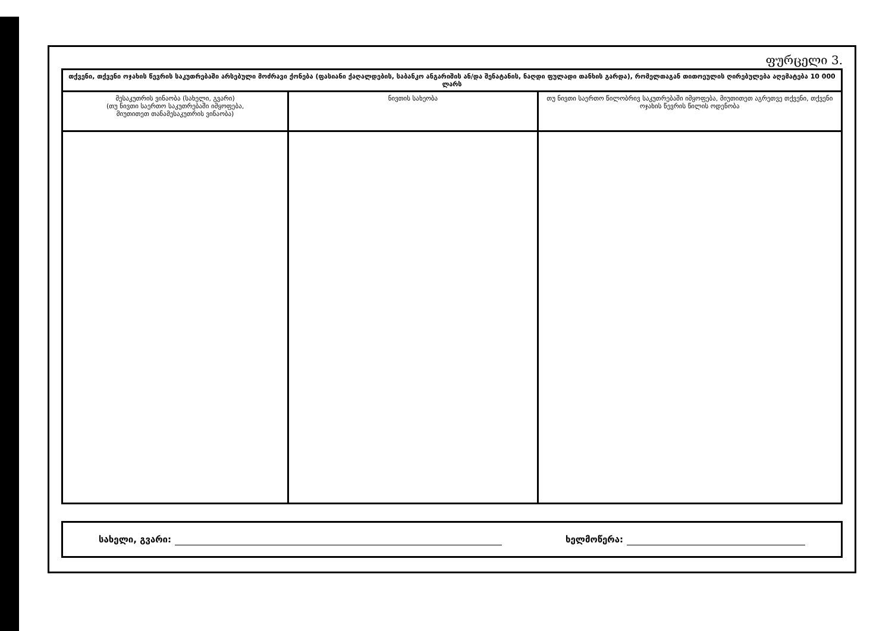ფურცელი 3.
| თქვენი, თქვენი ოჯახის წევრის საკუთრებაში არსებული მოძრავი ქონება (ფასიანი ქაღალდების, საბანკო ანგარიშის ან/და შენატანის, ნაღდი ფულადი თანხის გარდა), რომელთაგან თითოეულის ღირებულება აღემატება 10 000 ლარს | | |
| --- | --- | --- |
| მესაკუთრის ვინაობა (სახელი, გვარი) (თუ ნივთი საერთო საკუთრებაში იმყოფება, მიუთითეთ თანამესაკუთრის ვინაობა) | ნივთის სახეობა | თუ ნივთი საერთო წილობრივ საკუთრებაში იმყოფება, მიუთითეთ აგრეთვე თქვენი, თქვენი ოჯახის წევრის წილის ოდენობა |
სახელი, გვარი: ხელმოწერა: